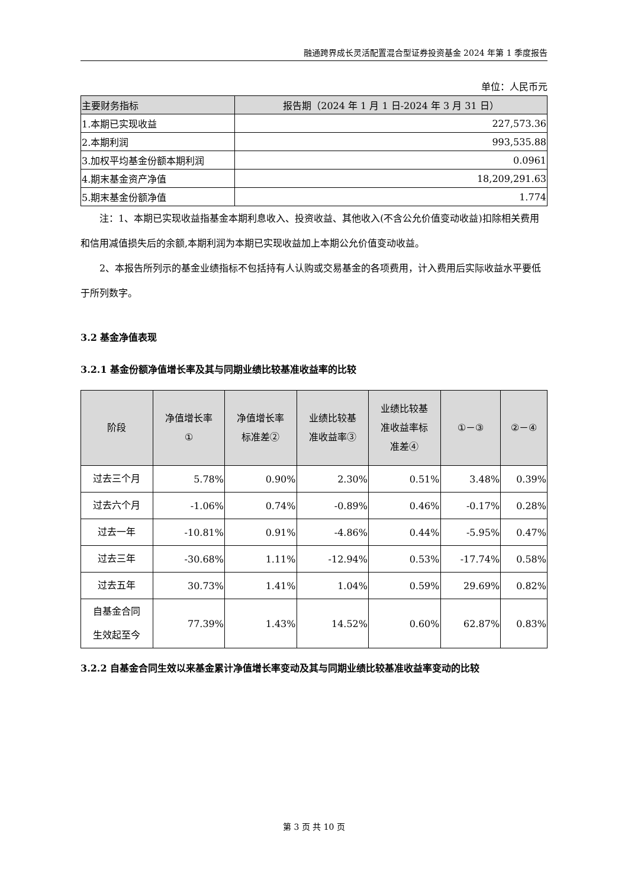融通跨界成长灵活配置混合型证券投资基金 2024 年第 1 季度报告
单位：人民币元
| 主要财务指标 | 报告期（2024 年 1 月 1 日-2024 年 3 月 31 日） |
| --- | --- |
| 1.本期已实现收益 | 227,573.36 |
| 2.本期利润 | 993,535.88 |
| 3.加权平均基金份额本期利润 | 0.0961 |
| 4.期末基金资产净值 | 18,209,291.63 |
| 5.期末基金份额净值 | 1.774 |
注：1、本期已实现收益指基金本期利息收入、投资收益、其他收入(不含公允价值变动收益)扣除相关费用和信用减值损失后的余额,本期利润为本期已实现收益加上本期公允价值变动收益。
2、本报告所列示的基金业绩指标不包括持有人认购或交易基金的各项费用，计入费用后实际收益水平要低于所列数字。
3.2 基金净值表现
3.2.1 基金份额净值增长率及其与同期业绩比较基准收益率的比较
| 阶段 | 净值增长率 ① | 净值增长率 标准差② | 业绩比较基 准收益率③ | 业绩比较基 准收益率标 准差④ | ①－③ | ②－④ |
| --- | --- | --- | --- | --- | --- | --- |
| 过去三个月 | 5.78% | 0.90% | 2.30% | 0.51% | 3.48% | 0.39% |
| 过去六个月 | -1.06% | 0.74% | -0.89% | 0.46% | -0.17% | 0.28% |
| 过去一年 | -10.81% | 0.91% | -4.86% | 0.44% | -5.95% | 0.47% |
| 过去三年 | -30.68% | 1.11% | -12.94% | 0.53% | -17.74% | 0.58% |
| 过去五年 | 30.73% | 1.41% | 1.04% | 0.59% | 29.69% | 0.82% |
| 自基金合同 生效起至今 | 77.39% | 1.43% | 14.52% | 0.60% | 62.87% | 0.83% |
3.2.2 自基金合同生效以来基金累计净值增长率变动及其与同期业绩比较基准收益率变动的比较
第 3 页 共 10 页